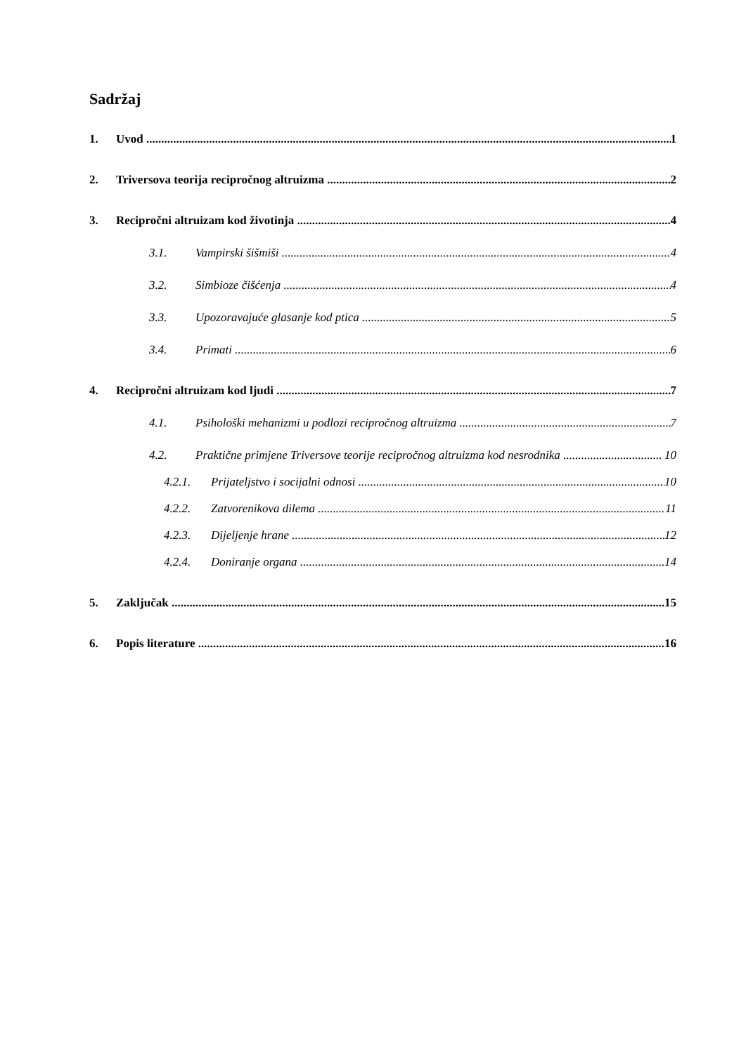Sadržaj
1. Uvod 1
2. Triversova teorija recipročnog altruizma 2
3. Recipročni altruizam kod životinja 4
3.1. Vampirski šišmiši 4
3.2. Simbioze čišćenja 4
3.3. Upozoravajuće glasanje kod ptica 5
3.4. Primati 6
4. Recipročni altruizam kod ljudi 7
4.1. Psihološki mehanizmi u podlozi recipročnog altruizma 7
4.2. Praktične primjene Triversove teorije recipročnog altruizma kod nesrodnika 10
4.2.1. Prijateljstvo i socijalni odnosi 10
4.2.2. Zatvorenikova dilema 11
4.2.3. Dijeljenje hrane 12
4.2.4. Doniranje organa 14
5. Zaključak 15
6. Popis literature 16